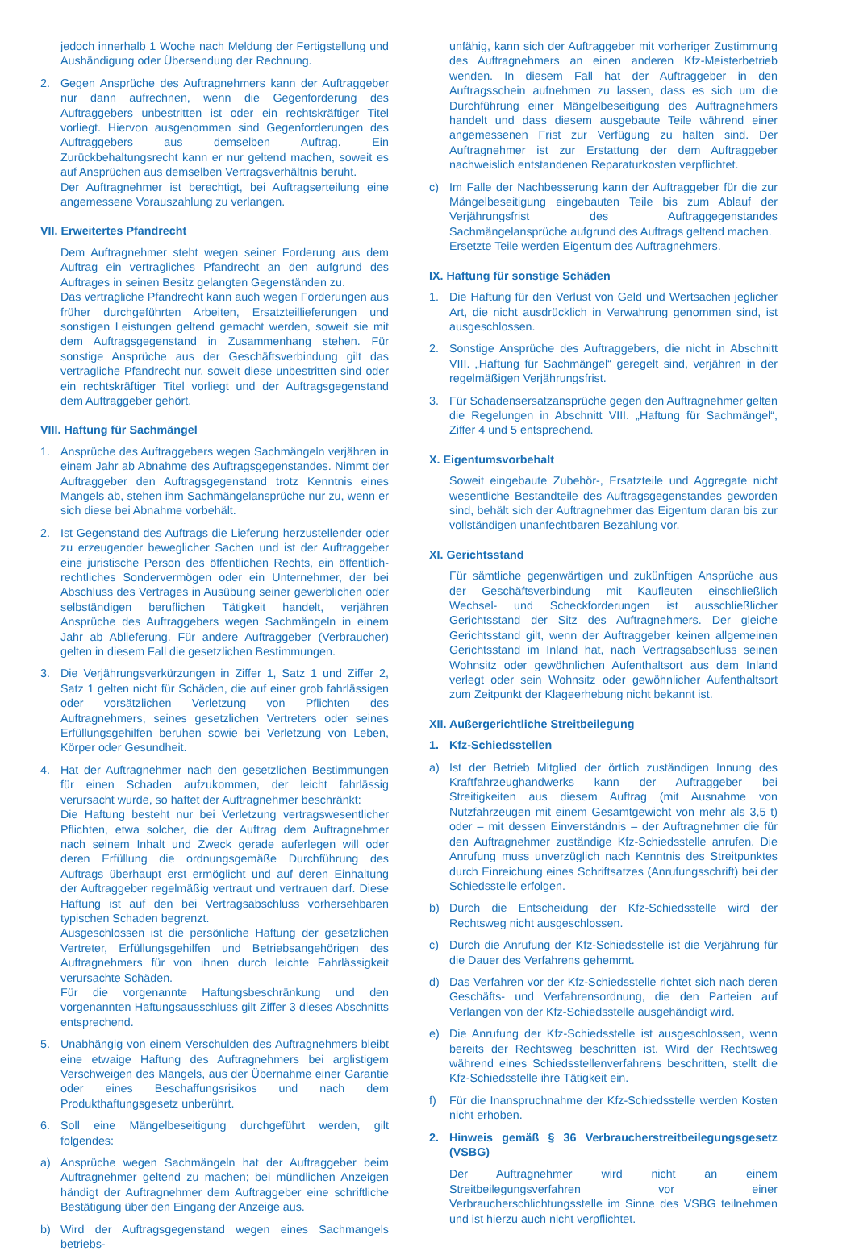jedoch innerhalb 1 Woche nach Meldung der Fertigstellung und Aushändigung oder Übersendung der Rechnung.
2. Gegen Ansprüche des Auftragnehmers kann der Auftraggeber nur dann aufrechnen, wenn die Gegenforderung des Auftraggebers unbestritten ist oder ein rechtskräftiger Titel vorliegt. Hiervon ausgenommen sind Gegenforderungen des Auftraggebers aus demselben Auftrag. Ein Zurückbehaltungsrecht kann er nur geltend machen, soweit es auf Ansprüchen aus demselben Vertragsverhältnis beruht.
Der Auftragnehmer ist berechtigt, bei Auftragserteilung eine angemessene Vorauszahlung zu verlangen.
VII. Erweitertes Pfandrecht
Dem Auftragnehmer steht wegen seiner Forderung aus dem Auftrag ein vertragliches Pfandrecht an den aufgrund des Auftrages in seinen Besitz gelangten Gegenständen zu.
Das vertragliche Pfandrecht kann auch wegen Forderungen aus früher durchgeführten Arbeiten, Ersatzteillieferungen und sonstigen Leistungen geltend gemacht werden, soweit sie mit dem Auftragsgegenstand in Zusammenhang stehen. Für sonstige Ansprüche aus der Geschäftsverbindung gilt das vertragliche Pfandrecht nur, soweit diese unbestritten sind oder ein rechtskräftiger Titel vorliegt und der Auftragsgegenstand dem Auftraggeber gehört.
VIII. Haftung für Sachmängel
1. Ansprüche des Auftraggebers wegen Sachmängeln verjähren in einem Jahr ab Abnahme des Auftragsgegenstandes. Nimmt der Auftraggeber den Auftragsgegenstand trotz Kenntnis eines Mangels ab, stehen ihm Sachmängelansprüche nur zu, wenn er sich diese bei Abnahme vorbehält.
2. Ist Gegenstand des Auftrags die Lieferung herzustellender oder zu erzeugender beweglicher Sachen und ist der Auftraggeber eine juristische Person des öffentlichen Rechts, ein öffentlich-rechtliches Sondervermögen oder ein Unternehmer, der bei Abschluss des Vertrages in Ausübung seiner gewerblichen oder selbständigen beruflichen Tätigkeit handelt, verjähren Ansprüche des Auftraggebers wegen Sachmängeln in einem Jahr ab Ablieferung. Für andere Auftraggeber (Verbraucher) gelten in diesem Fall die gesetzlichen Bestimmungen.
3. Die Verjährungsverkürzungen in Ziffer 1, Satz 1 und Ziffer 2, Satz 1 gelten nicht für Schäden, die auf einer grob fahrlässigen oder vorsätzlichen Verletzung von Pflichten des Auftragnehmers, seines gesetzlichen Vertreters oder seines Erfüllungsgehilfen beruhen sowie bei Verletzung von Leben, Körper oder Gesundheit.
4. Hat der Auftragnehmer nach den gesetzlichen Bestimmungen für einen Schaden aufzukommen, der leicht fahrlässig verursacht wurde, so haftet der Auftragnehmer beschränkt:
Die Haftung besteht nur bei Verletzung vertragswesentlicher Pflichten, etwa solcher, die der Auftrag dem Auftragnehmer nach seinem Inhalt und Zweck gerade auferlegen will oder deren Erfüllung die ordnungsgemäße Durchführung des Auftrags überhaupt erst ermöglicht und auf deren Einhaltung der Auftraggeber regelmäßig vertraut und vertrauen darf. Diese Haftung ist auf den bei Vertragsabschluss vorhersehbaren typischen Schaden begrenzt.
Ausgeschlossen ist die persönliche Haftung der gesetzlichen Vertreter, Erfüllungsgehilfen und Betriebsangehörigen des Auftragnehmers für von ihnen durch leichte Fahrlässigkeit verursachte Schäden.
Für die vorgenannte Haftungsbeschränkung und den vorgenannten Haftungsausschluss gilt Ziffer 3 dieses Abschnitts entsprechend.
5. Unabhängig von einem Verschulden des Auftragnehmers bleibt eine etwaige Haftung des Auftragnehmers bei arglistigem Verschweigen des Mangels, aus der Übernahme einer Garantie oder eines Beschaffungsrisikos und nach dem Produkthaftungsgesetz unberührt.
6. Soll eine Mängelbeseitigung durchgeführt werden, gilt folgendes:
a) Ansprüche wegen Sachmängeln hat der Auftraggeber beim Auftragnehmer geltend zu machen; bei mündlichen Anzeigen händigt der Auftragnehmer dem Auftraggeber eine schriftliche Bestätigung über den Eingang der Anzeige aus.
b) Wird der Auftragsgegenstand wegen eines Sachmangels betriebs-
unfähig, kann sich der Auftraggeber mit vorheriger Zustimmung des Auftragnehmers an einen anderen Kfz-Meisterbetrieb wenden. In diesem Fall hat der Auftraggeber in den Auftragsschein aufnehmen zu lassen, dass es sich um die Durchführung einer Mängelbeseitigung des Auftragnehmers handelt und dass diesem ausgebaute Teile während einer angemessenen Frist zur Verfügung zu halten sind. Der Auftragnehmer ist zur Erstattung der dem Auftraggeber nachweislich entstandenen Reparaturkosten verpflichtet.
c) Im Falle der Nachbesserung kann der Auftraggeber für die zur Mängelbeseitigung eingebauten Teile bis zum Ablauf der Verjährungsfrist des Auftraggegenstandes Sachmängelansprüche aufgrund des Auftrags geltend machen.
Ersetzte Teile werden Eigentum des Auftragnehmers.
IX. Haftung für sonstige Schäden
1. Die Haftung für den Verlust von Geld und Wertsachen jeglicher Art, die nicht ausdrücklich in Verwahrung genommen sind, ist ausgeschlossen.
2. Sonstige Ansprüche des Auftraggebers, die nicht in Abschnitt VIII. „Haftung für Sachmängel“ geregelt sind, verjähren in der regelmäßigen Verjährungsfrist.
3. Für Schadensersatzansprüche gegen den Auftragnehmer gelten die Regelungen in Abschnitt VIII. „Haftung für Sachmängel“, Ziffer 4 und 5 entsprechend.
X. Eigentumsvorbehalt
Soweit eingebaute Zubehör-, Ersatzteile und Aggregate nicht wesentliche Bestandteile des Auftragsgegenstandes geworden sind, behält sich der Auftragnehmer das Eigentum daran bis zur vollständigen unanfechtbaren Bezahlung vor.
XI. Gerichtsstand
Für sämtliche gegenwärtigen und zukünftigen Ansprüche aus der Geschäftsverbindung mit Kaufleuten einschließlich Wechsel- und Scheckforderungen ist ausschließlicher Gerichtsstand der Sitz des Auftragnehmers. Der gleiche Gerichtsstand gilt, wenn der Auftraggeber keinen allgemeinen Gerichtsstand im Inland hat, nach Vertragsabschluss seinen Wohnsitz oder gewöhnlichen Aufenthaltsort aus dem Inland verlegt oder sein Wohnsitz oder gewöhnlicher Aufenthaltsort zum Zeitpunkt der Klageerhebung nicht bekannt ist.
XII. Außergerichtliche Streitbeilegung
1. Kfz-Schiedsstellen
a) Ist der Betrieb Mitglied der örtlich zuständigen Innung des Kraftfahrzeughandwerks kann der Auftraggeber bei Streitigkeiten aus diesem Auftrag (mit Ausnahme von Nutzfahrzeugen mit einem Gesamtgewicht von mehr als 3,5 t) oder – mit dessen Einverständnis – der Auftragnehmer die für den Auftragnehmer zuständige Kfz-Schiedsstelle anrufen. Die Anrufung muss unverzüglich nach Kenntnis des Streitpunktes durch Einreichung eines Schriftsatzes (Anrufungsschrift) bei der Schiedsstelle erfolgen.
b) Durch die Entscheidung der Kfz-Schiedsstelle wird der Rechtsweg nicht ausgeschlossen.
c) Durch die Anrufung der Kfz-Schiedsstelle ist die Verjährung für die Dauer des Verfahrens gehemmt.
d) Das Verfahren vor der Kfz-Schiedsstelle richtet sich nach deren Geschäfts- und Verfahrensordnung, die den Parteien auf Verlangen von der Kfz-Schiedsstelle ausgehändigt wird.
e) Die Anrufung der Kfz-Schiedsstelle ist ausgeschlossen, wenn bereits der Rechtsweg beschritten ist. Wird der Rechtsweg während eines Schiedsstellenverfahrens beschritten, stellt die Kfz-Schiedsstelle ihre Tätigkeit ein.
f) Für die Inanspruchnahme der Kfz-Schiedsstelle werden Kosten nicht erhoben.
2. Hinweis gemäß § 36 Verbraucherstreitbeilegungsgesetz (VSBG)
Der Auftragnehmer wird nicht an einem Streitbeilegungsverfahren vor einer Verbraucherschlichtungsstelle im Sinne des VSBG teilnehmen und ist hierzu auch nicht verpflichtet.